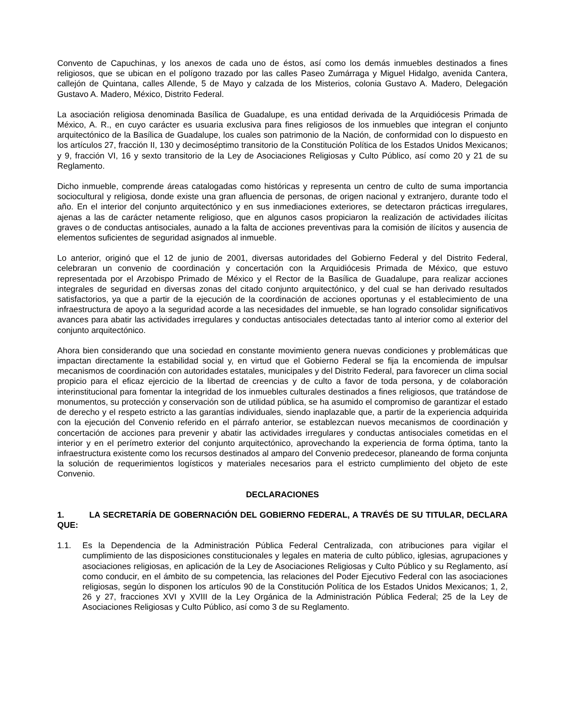Convento de Capuchinas, y los anexos de cada uno de éstos, así como los demás inmuebles destinados a fines religiosos, que se ubican en el polígono trazado por las calles Paseo Zumárraga y Miguel Hidalgo, avenida Cantera, callejón de Quintana, calles Allende, 5 de Mayo y calzada de los Misterios, colonia Gustavo A. Madero, Delegación Gustavo A. Madero, México, Distrito Federal.
La asociación religiosa denominada Basílica de Guadalupe, es una entidad derivada de la Arquidiócesis Primada de México, A. R., en cuyo carácter es usuaria exclusiva para fines religiosos de los inmuebles que integran el conjunto arquitectónico de la Basílica de Guadalupe, los cuales son patrimonio de la Nación, de conformidad con lo dispuesto en los artículos 27, fracción II, 130 y decimoséptimo transitorio de la Constitución Política de los Estados Unidos Mexicanos; y 9, fracción VI, 16 y sexto transitorio de la Ley de Asociaciones Religiosas y Culto Público, así como 20 y 21 de su Reglamento.
Dicho inmueble, comprende áreas catalogadas como históricas y representa un centro de culto de suma importancia sociocultural y religiosa, donde existe una gran afluencia de personas, de origen nacional y extranjero, durante todo el año. En el interior del conjunto arquitectónico y en sus inmediaciones exteriores, se detectaron prácticas irregulares, ajenas a las de carácter netamente religioso, que en algunos casos propiciaron la realización de actividades ilícitas graves o de conductas antisociales, aunado a la falta de acciones preventivas para la comisión de ilícitos y ausencia de elementos suficientes de seguridad asignados al inmueble.
Lo anterior, originó que el 12 de junio de 2001, diversas autoridades del Gobierno Federal y del Distrito Federal, celebraran un convenio de coordinación y concertación con la Arquidiócesis Primada de México, que estuvo representada por el Arzobispo Primado de México y el Rector de la Basílica de Guadalupe, para realizar acciones integrales de seguridad en diversas zonas del citado conjunto arquitectónico, y del cual se han derivado resultados satisfactorios, ya que a partir de la ejecución de la coordinación de acciones oportunas y el establecimiento de una infraestructura de apoyo a la seguridad acorde a las necesidades del inmueble, se han logrado consolidar significativos avances para abatir las actividades irregulares y conductas antisociales detectadas tanto al interior como al exterior del conjunto arquitectónico.
Ahora bien considerando que una sociedad en constante movimiento genera nuevas condiciones y problemáticas que impactan directamente la estabilidad social y, en virtud que el Gobierno Federal se fija la encomienda de impulsar mecanismos de coordinación con autoridades estatales, municipales y del Distrito Federal, para favorecer un clima social propicio para el eficaz ejercicio de la libertad de creencias y de culto a favor de toda persona, y de colaboración interinstitucional para fomentar la integridad de los inmuebles culturales destinados a fines religiosos, que tratándose de monumentos, su protección y conservación son de utilidad pública, se ha asumido el compromiso de garantizar el estado de derecho y el respeto estricto a las garantías individuales, siendo inaplazable que, a partir de la experiencia adquirida con la ejecución del Convenio referido en el párrafo anterior, se establezcan nuevos mecanismos de coordinación y concertación de acciones para prevenir y abatir las actividades irregulares y conductas antisociales cometidas en el interior y en el perímetro exterior del conjunto arquitectónico, aprovechando la experiencia de forma óptima, tanto la infraestructura existente como los recursos destinados al amparo del Convenio predecesor, planeando de forma conjunta la solución de requerimientos logísticos y materiales necesarios para el estricto cumplimiento del objeto de este Convenio.
DECLARACIONES
1. LA SECRETARÍA DE GOBERNACIÓN DEL GOBIERNO FEDERAL, A TRAVÉS DE SU TITULAR, DECLARA QUE:
1.1. Es la Dependencia de la Administración Pública Federal Centralizada, con atribuciones para vigilar el cumplimiento de las disposiciones constitucionales y legales en materia de culto público, iglesias, agrupaciones y asociaciones religiosas, en aplicación de la Ley de Asociaciones Religiosas y Culto Público y su Reglamento, así como conducir, en el ámbito de su competencia, las relaciones del Poder Ejecutivo Federal con las asociaciones religiosas, según lo disponen los artículos 90 de la Constitución Política de los Estados Unidos Mexicanos; 1, 2, 26 y 27, fracciones XVI y XVIII de la Ley Orgánica de la Administración Pública Federal; 25 de la Ley de Asociaciones Religiosas y Culto Público, así como 3 de su Reglamento.